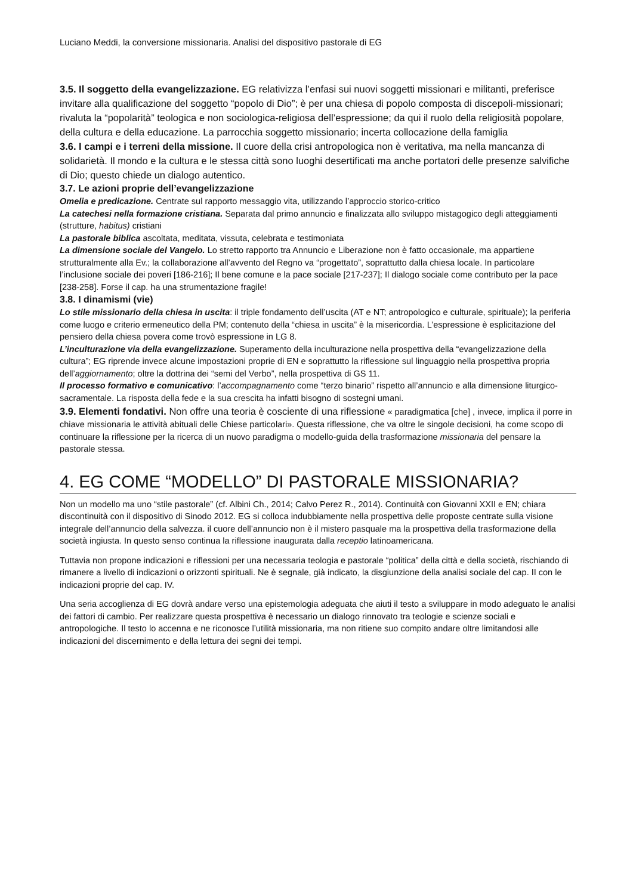Luciano Meddi, la conversione missionaria. Analisi del dispositivo pastorale di EG
3.5. Il soggetto della evangelizzazione. EG relativizza l’enfasi sui nuovi soggetti missionari e militanti, preferisce invitare alla qualificazione del soggetto “popolo di Dio”; è per una chiesa di popolo composta di discepoli-missionari; rivaluta la “popolarità” teologica e non sociologica-religiosa dell’espressione; da qui il ruolo della religiosità popolare, della cultura e della educazione. La parrocchia soggetto missionario; incerta collocazione della famiglia
3.6. I campi e i terreni della missione. Il cuore della crisi antropologica non è veritativa, ma nella mancanza di solidarietà. Il mondo e la cultura e le stessa città sono luoghi desertificati ma anche portatori delle presenze salvifiche di Dio; questo chiede un dialogo autentico.
3.7. Le azioni proprie dell’evangelizzazione
Omelia e predicazione. Centrate sul rapporto messaggio vita, utilizzando l’approccio storico-critico
La catechesi nella formazione cristiana. Separata dal primo annuncio e finalizzata allo sviluppo mistagogico degli atteggiamenti (strutture, habitus) cristiani
La pastorale biblica ascoltata, meditata, vissuta, celebrata e testimoniata
La dimensione sociale del Vangelo. Lo stretto rapporto tra Annuncio e Liberazione non è fatto occasionale, ma appartiene strutturalmente alla Ev.; la collaborazione all’avvento del Regno va “progettato”, soprattutto dalla chiesa locale. In particolare l’inclusione sociale dei poveri [186-216]; Il bene comune e la pace sociale [217-237]; Il dialogo sociale come contributo per la pace [238-258]. Forse il cap. ha una strumentazione fragile!
3.8. I dinamismi (vie)
Lo stile missionario della chiesa in uscita: il triple fondamento dell’uscita (AT e NT; antropologico e culturale, spirituale); la periferia come luogo e criterio ermeneutico della PM; contenuto della “chiesa in uscita” è la misericordia. L’espressione è esplicitazione del pensiero della chiesa povera come trovò espressione in LG 8.
L’inculturazione via della evangelizzazione. Superamento della inculturazione nella prospettiva della “evangelizzazione della cultura”; EG riprende invece alcune impostazioni proprie di EN e soprattutto la riflessione sul linguaggio nella prospettiva propria dell’aggiornamento; oltre la dottrina dei “semi del Verbo”, nella prospettiva di GS 11.
Il processo formativo e comunicativo: l’accompagnamento come “terzo binario” rispetto all’annuncio e alla dimensione liturgico-sacramentale. La risposta della fede e la sua crescita ha infatti bisogno di sostegni umani.
3.9. Elementi fondativi. Non offre una teoria è cosciente di una riflessione « paradigmatica [che] , invece, implica il porre in chiave missionaria le attività abituali delle Chiese particolari». Questa riflessione, che va oltre le singole decisioni, ha come scopo di continuare la riflessione per la ricerca di un nuovo paradigma o modello-guida della trasformazione missionaria del pensare la pastorale stessa.
4. EG COME “MODELLO” DI PASTORALE MISSIONARIA?
Non un modello ma uno “stile pastorale” (cf. Albini Ch., 2014; Calvo Perez R., 2014). Continuità con Giovanni XXII e EN; chiara discontinuità con il dispositivo di Sinodo 2012. EG si colloca indubbiamente nella prospettiva delle proposte centrate sulla visione integrale dell’annuncio della salvezza. il cuore dell’annuncio non è il mistero pasquale ma la prospettiva della trasformazione della società ingiusta. In questo senso continua la riflessione inaugurata dalla receptio latinoamericana.
Tuttavia non propone indicazioni e riflessioni per una necessaria teologia e pastorale “politica” della città e della società, rischiando di rimanere a livello di indicazioni o orizzonti spirituali. Ne è segnale, già indicato, la disgiunzione della analisi sociale del cap. II con le indicazioni proprie del cap. IV.
Una seria accoglienza di EG dovrà andare verso una epistemologia adeguata che aiuti il testo a sviluppare in modo adeguato le analisi dei fattori di cambio. Per realizzare questa prospettiva è necessario un dialogo rinnovato tra teologie e scienze sociali e antropologiche. Il testo lo accenna e ne riconosce l’utilità missionaria, ma non ritiene suo compito andare oltre limitandosi alle indicazioni del discernimento e della lettura dei segni dei tempi.